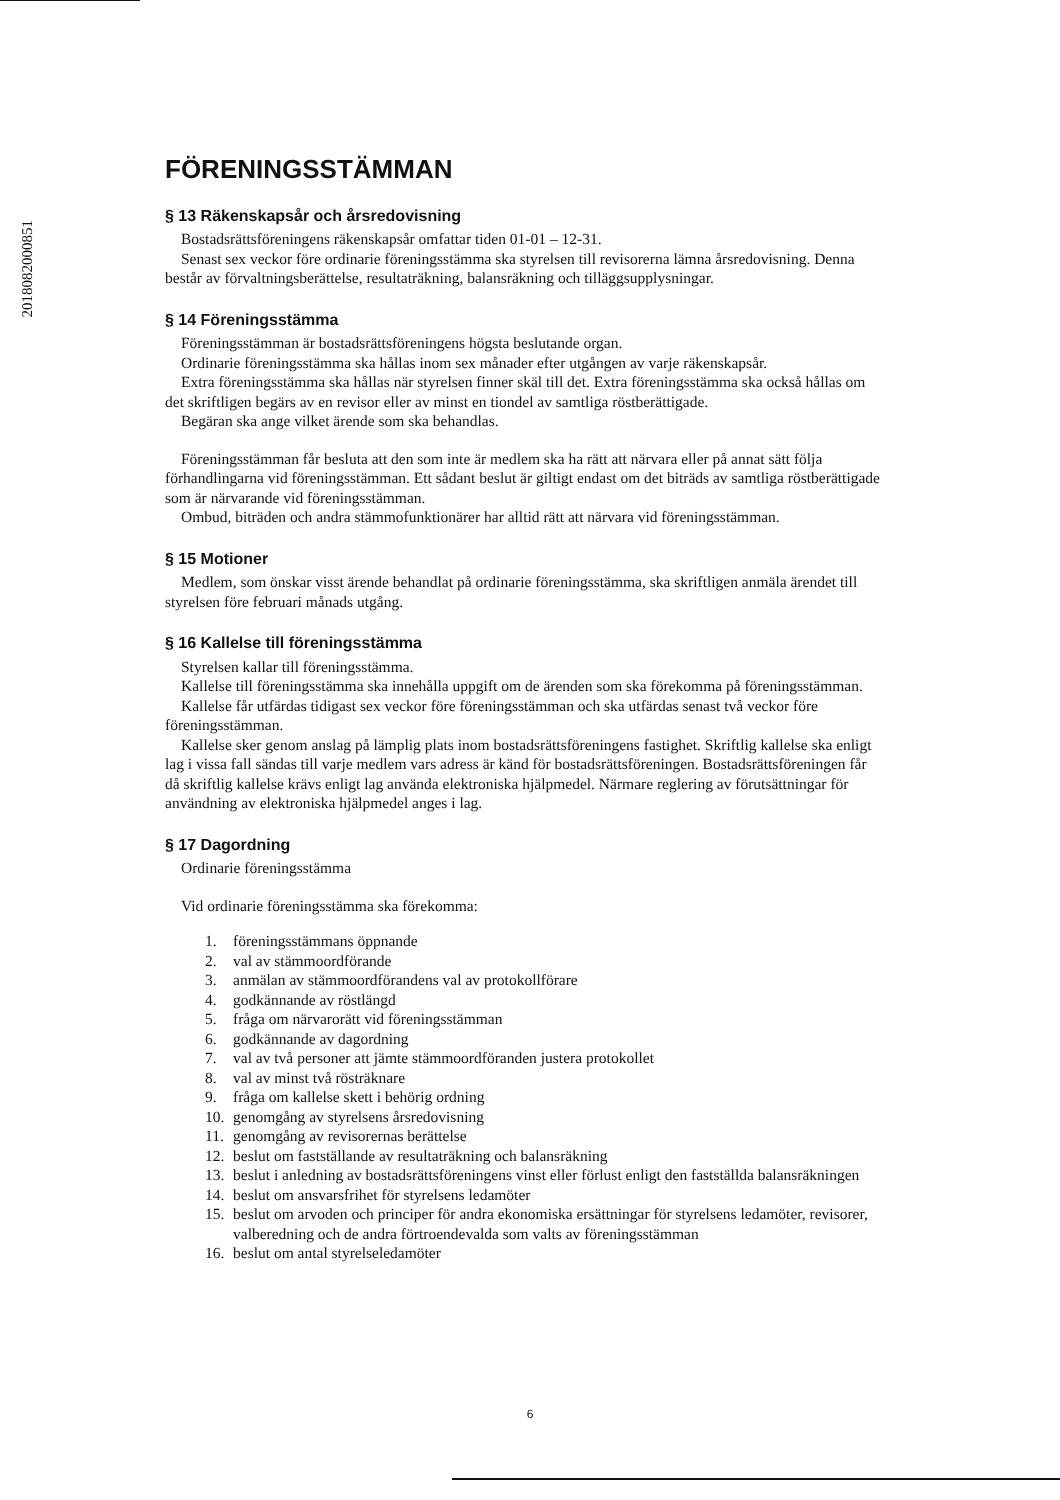2018082000851
FÖRENINGSSTÄMMAN
§ 13 Räkenskapsår och årsredovisning
Bostadsrättsföreningens räkenskapsår omfattar tiden 01-01 – 12-31.
Senast sex veckor före ordinarie föreningsstämma ska styrelsen till revisorerna lämna årsredovisning. Denna består av förvaltningsberättelse, resultaträkning, balansräkning och tilläggsupplysningar.
§ 14 Föreningsstämma
Föreningsstämman är bostadsrättsföreningens högsta beslutande organ.
Ordinarie föreningsstämma ska hållas inom sex månader efter utgången av varje räkenskapsår.
Extra föreningsstämma ska hållas när styrelsen finner skäl till det. Extra föreningsstämma ska också hållas om det skriftligen begärs av en revisor eller av minst en tiondel av samtliga röstberättigade.
Begäran ska ange vilket ärende som ska behandlas.
Föreningsstämman får besluta att den som inte är medlem ska ha rätt att närvara eller på annat sätt följa förhandlingarna vid föreningsstämman. Ett sådant beslut är giltigt endast om det biträds av samtliga röstberättigade som är närvarande vid föreningsstämman.
Ombud, biträden och andra stämmofunktionärer har alltid rätt att närvara vid föreningsstämman.
§ 15 Motioner
Medlem, som önskar visst ärende behandlat på ordinarie föreningsstämma, ska skriftligen anmäla ärendet till styrelsen före februari månads utgång.
§ 16 Kallelse till föreningsstämma
Styrelsen kallar till föreningsstämma.
Kallelse till föreningsstämma ska innehålla uppgift om de ärenden som ska förekomma på föreningsstämman.
Kallelse får utfärdas tidigast sex veckor före föreningsstämman och ska utfärdas senast två veckor före föreningsstämman.
Kallelse sker genom anslag på lämplig plats inom bostadsrättsföreningens fastighet. Skriftlig kallelse ska enligt lag i vissa fall sändas till varje medlem vars adress är känd för bostadsrättsföreningen. Bostadsrättsföreningen får då skriftlig kallelse krävs enligt lag använda elektroniska hjälpmedel. Närmare reglering av förutsättningar för användning av elektroniska hjälpmedel anges i lag.
§ 17 Dagordning
Ordinarie föreningsstämma
Vid ordinarie föreningsstämma ska förekomma:
1. föreningsstämmans öppnande
2. val av stämmoordförande
3. anmälan av stämmoordförandens val av protokollförare
4. godkännande av röstlängd
5. fråga om närvarorätt vid föreningsstämman
6. godkännande av dagordning
7. val av två personer att jämte stämmoordföranden justera protokollet
8. val av minst två rösträknare
9. fråga om kallelse skett i behörig ordning
10. genomgång av styrelsens årsredovisning
11. genomgång av revisorernas berättelse
12. beslut om fastställande av resultaträkning och balansräkning
13. beslut i anledning av bostadsrättsföreningens vinst eller förlust enligt den fastställda balansräkningen
14. beslut om ansvarsfrihet för styrelsens ledamöter
15. beslut om arvoden och principer för andra ekonomiska ersättningar för styrelsens ledamöter, revisorer, valberedning och de andra förtroendevalda som valts av föreningsstämman
16. beslut om antal styrelseledamöter
6